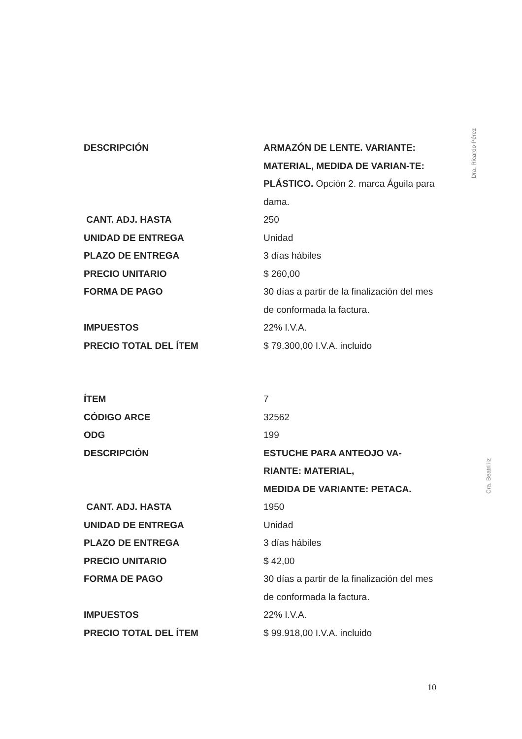| DESCRIPCIÓN | ARMAZÓN DE LENTE. VARIANTE: MATERIAL, MEDIDA DE VARIAN-TE: PLÁSTICO. Opción 2. marca Águila para dama. |
| CANT. ADJ. HASTA | 250 |
| UNIDAD DE ENTREGA | Unidad |
| PLAZO DE ENTREGA | 3 días hábiles |
| PRECIO UNITARIO | $ 260,00 |
| FORMA DE PAGO | 30 días a partir de la finalización del mes de conformada la factura. |
| IMPUESTOS | 22% I.V.A. |
| PRECIO TOTAL DEL ÍTEM | $ 79.300,00 I.V.A. incluido |
| ÍTEM | 7 |
| CÓDIGO ARCE | 32562 |
| ODG | 199 |
| DESCRIPCIÓN | ESTUCHE PARA ANTEOJO VA-RIANTE: MATERIAL, MEDIDA DE VARIANTE: PETACA. |
| CANT. ADJ. HASTA | 1950 |
| UNIDAD DE ENTREGA | Unidad |
| PLAZO DE ENTREGA | 3 días hábiles |
| PRECIO UNITARIO | $ 42,00 |
| FORMA DE PAGO | 30 días a partir de la finalización del mes de conformada la factura. |
| IMPUESTOS | 22% I.V.A. |
| PRECIO TOTAL DEL ÍTEM | $ 99.918,00 I.V.A. incluido |
Dra. Ricardo Pérez
Cra. Beatri iiz
10